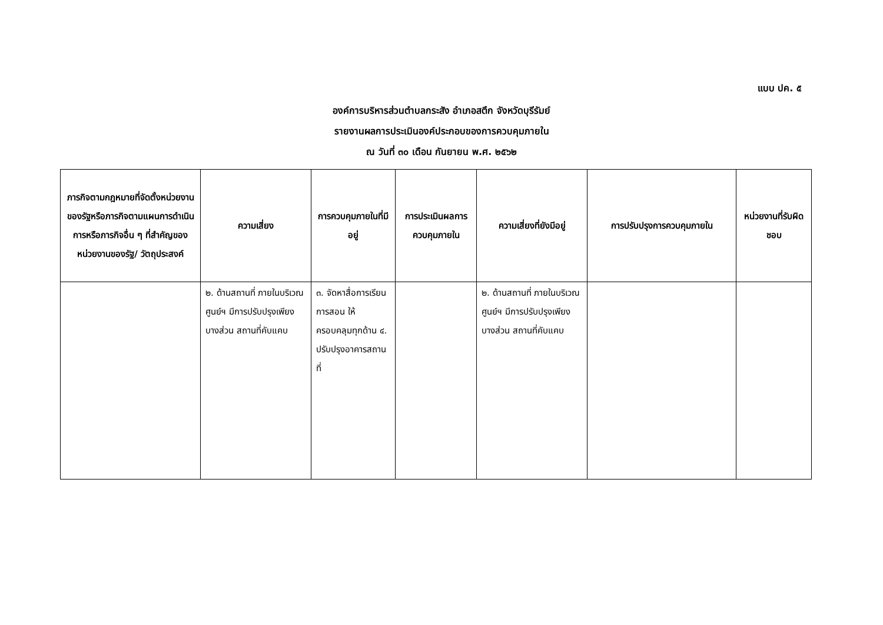แบบ ปค. ๕
องค์การบริหารส่วนตำบลกระสัง อำเภอสตึก จังหวัดบุรีรัมย์
รายงานผลการประเมินองค์ประกอบของการควบคุมภายใน
ณ วันที่ ๓๐ เดือน กันยายน พ.ศ. ๒๕๖๒
| ภารกิจตามกฎหมายที่จัดตั้งหน่วยงานของรัฐหรือภารกิจตามแผนการดำเนินการหรือภารกิจอื่น ๆ ที่สำคัญของหน่วยงานของรัฐ/ วัตถุประสงค์ | ความเสี่ยง | การควบคุมภายในที่มีอยู่ | การประเมินผลการควบคุมภายใน | ความเสี่ยงที่ยังมีอยู่ | การปรับปรุงการควบคุมภายใน | หน่วยงานที่รับผิดชอบ |
| --- | --- | --- | --- | --- | --- | --- |
| | ๒. ด้านสถานที่ ภายในบริเวณศูนย์ฯ มีการปรับปรุงเพียงบางส่วน สถานที่คับแคบ | ๓. จัดหาสื่อการเรียนการสอน ให้ครอบคลุมทุกด้าน ๔. ปรับปรุงอาคารสถานที่ | | ๒. ด้านสถานที่ ภายในบริเวณศูนย์ฯ มีการปรับปรุงเพียงบางส่วน สถานที่คับแคบ | | |